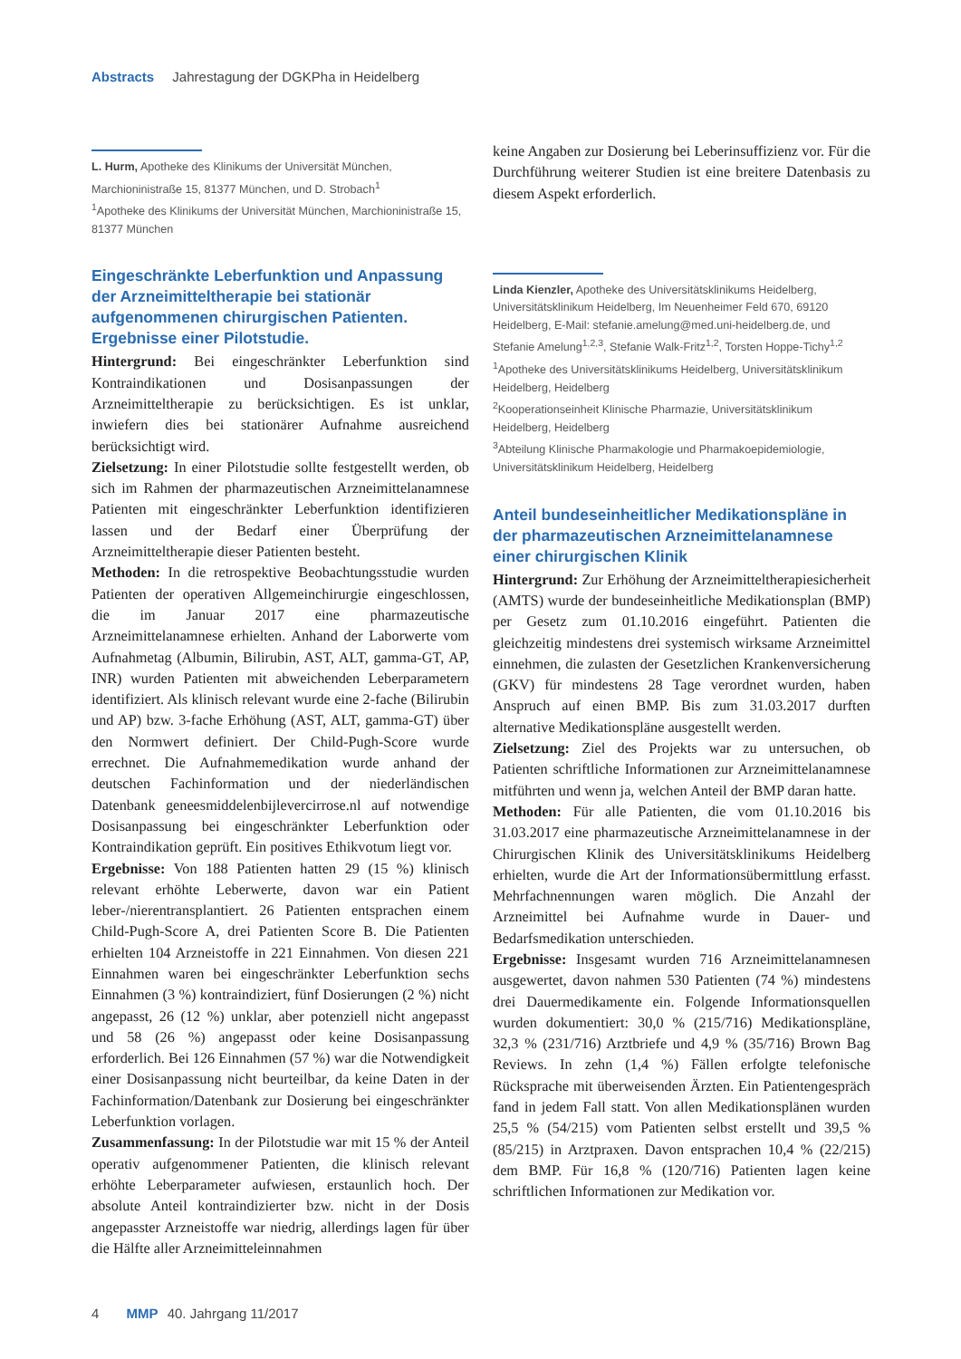Abstracts Jahrestagung der DGKPha in Heidelberg
L. Hurm, Apotheke des Klinikums der Universität München, Marchioninistraße 15, 81377 München, und D. Strobach<sup>1</sup>
<sup>1</sup> Apotheke des Klinikums der Universität München, Marchioninistraße 15, 81377 München
Eingeschränkte Leberfunktion und Anpassung der Arzneimitteltherapie bei stationär aufgenommenen chirurgischen Patienten. Ergebnisse einer Pilotstudie.
Hintergrund: Bei eingeschränkter Leberfunktion sind Kontraindikationen und Dosisanpassungen der Arzneimitteltherapie zu berücksichtigen. Es ist unklar, inwiefern dies bei stationärer Aufnahme ausreichend berücksichtigt wird.
Zielsetzung: In einer Pilotstudie sollte festgestellt werden, ob sich im Rahmen der pharmazeutischen Arzneimittelanamnese Patienten mit eingeschränkter Leberfunktion identifizieren lassen und der Bedarf einer Überprüfung der Arzneimitteltherapie dieser Patienten besteht.
Methoden: In die retrospektive Beobachtungsstudie wurden Patienten der operativen Allgemeinchirurgie eingeschlossen, die im Januar 2017 eine pharmazeutische Arzneimittelanamnese erhielten. Anhand der Laborwerte vom Aufnahmetag (Albumin, Bilirubin, AST, ALT, gamma-GT, AP, INR) wurden Patienten mit abweichenden Leberparametern identifiziert. Als klinisch relevant wurde eine 2-fache (Bilirubin und AP) bzw. 3-fache Erhöhung (AST, ALT, gamma-GT) über den Normwert definiert. Der Child-Pugh-Score wurde errechnet. Die Aufnahmemedikation wurde anhand der deutschen Fachinformation und der niederländischen Datenbank geneesmiddelenbijlevercirrose.nl auf notwendige Dosisanpassung bei eingeschränkter Leberfunktion oder Kontraindikation geprüft. Ein positives Ethikvotum liegt vor.
Ergebnisse: Von 188 Patienten hatten 29 (15 %) klinisch relevant erhöhte Leberwerte, davon war ein Patient leber-/nierentransplantiert. 26 Patienten entsprachen einem Child-Pugh-Score A, drei Patienten Score B. Die Patienten erhielten 104 Arzneistoffe in 221 Einnahmen. Von diesen 221 Einnahmen waren bei eingeschränkter Leberfunktion sechs Einnahmen (3 %) kontraindiziert, fünf Dosierungen (2 %) nicht angepasst, 26 (12 %) unklar, aber potenziell nicht angepasst und 58 (26 %) angepasst oder keine Dosisanpassung erforderlich. Bei 126 Einnahmen (57 %) war die Notwendigkeit einer Dosisanpassung nicht beurteilbar, da keine Daten in der Fachinformation/Datenbank zur Dosierung bei eingeschränkter Leberfunktion vorlagen.
Zusammenfassung: In der Pilotstudie war mit 15 % der Anteil operativ aufgenommener Patienten, die klinisch relevant erhöhte Leberparameter aufwiesen, erstaunlich hoch. Der absolute Anteil kontraindizierter bzw. nicht in der Dosis angepasster Arzneistoffe war niedrig, allerdings lagen für über die Hälfte aller Arzneimitteleinnahmen
keine Angaben zur Dosierung bei Leberinsuffizienz vor. Für die Durchführung weiterer Studien ist eine breitere Datenbasis zu diesem Aspekt erforderlich.
Linda Kienzler, Apotheke des Universitätsklinikums Heidelberg, Universitätsklinikum Heidelberg, Im Neuenheimer Feld 670, 69120 Heidelberg, E-Mail: stefanie.amelung@med.uni-heidelberg.de, und Stefanie Amelung<sup>1,2,3</sup>, Stefanie Walk-Fritz<sup>1,2</sup>, Torsten Hoppe-Tichy<sup>1,2</sup>
<sup>1</sup> Apotheke des Universitätsklinikums Heidelberg, Universitätsklinikum Heidelberg, Heidelberg
<sup>2</sup> Kooperationseinheit Klinische Pharmazie, Universitätsklinikum Heidelberg, Heidelberg
<sup>3</sup> Abteilung Klinische Pharmakologie und Pharmakoepidemiologie, Universitätsklinikum Heidelberg, Heidelberg
Anteil bundeseinheitlicher Medikationspläne in der pharmazeutischen Arzneimittelanamnese einer chirurgischen Klinik
Hintergrund: Zur Erhöhung der Arzneimitteltherapiesicherheit (AMTS) wurde der bundeseinheitliche Medikationsplan (BMP) per Gesetz zum 01.10.2016 eingeführt. Patienten die gleichzeitig mindestens drei systemisch wirksame Arzneimittel einnehmen, die zulasten der Gesetzlichen Krankenversicherung (GKV) für mindestens 28 Tage verordnet wurden, haben Anspruch auf einen BMP. Bis zum 31.03.2017 durften alternative Medikationspläne ausgestellt werden.
Zielsetzung: Ziel des Projekts war zu untersuchen, ob Patienten schriftliche Informationen zur Arzneimittelanamnese mitführten und wenn ja, welchen Anteil der BMP daran hatte.
Methoden: Für alle Patienten, die vom 01.10.2016 bis 31.03.2017 eine pharmazeutische Arzneimittelanamnese in der Chirurgischen Klinik des Universitätsklinikums Heidelberg erhielten, wurde die Art der Informationsübermittlung erfasst. Mehrfachnennungen waren möglich. Die Anzahl der Arzneimittel bei Aufnahme wurde in Dauer- und Bedarfsmedikation unterschieden.
Ergebnisse: Insgesamt wurden 716 Arzneimittelanamnesen ausgewertet, davon nahmen 530 Patienten (74 %) mindestens drei Dauermedikamente ein. Folgende Informationsquellen wurden dokumentiert: 30,0 % (215/716) Medikationspläne, 32,3 % (231/716) Arztbriefe und 4,9 % (35/716) Brown Bag Reviews. In zehn (1,4 %) Fällen erfolgte telefonische Rücksprache mit überweisenden Ärzten. Ein Patientengespräch fand in jedem Fall statt. Von allen Medikationsplänen wurden 25,5 % (54/215) vom Patienten selbst erstellt und 39,5 % (85/215) in Arztpraxen. Davon entsprachen 10,4 % (22/215) dem BMP. Für 16,8 % (120/716) Patienten lagen keine schriftlichen Informationen zur Medikation vor.
4 MMP 40. Jahrgang 11/2017